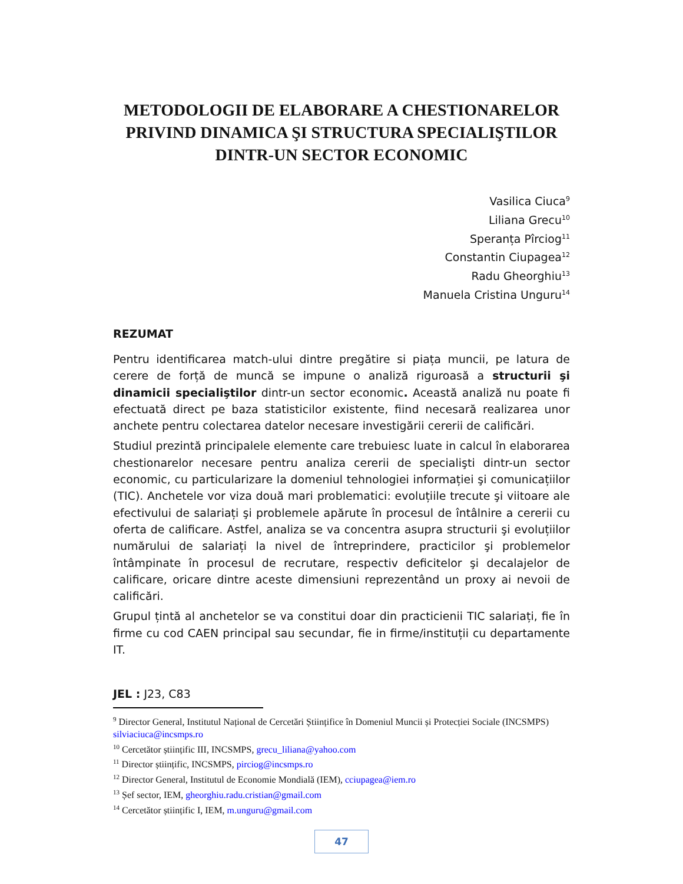METODOLOGII DE ELABORARE A CHESTIONARELOR PRIVIND DINAMICA ŞI STRUCTURA SPECIALIŞTILOR DINTR-UN SECTOR ECONOMIC
Vasilica Ciuca<sup>9</sup>
Liliana Grecu<sup>10</sup>
Speranța Pîrciog<sup>11</sup>
Constantin Ciupagea<sup>12</sup>
Radu Gheorghiu<sup>13</sup>
Manuela Cristina Unguru<sup>14</sup>
REZUMAT
Pentru identificarea match-ului dintre pregătire si piața muncii, pe latura de cerere de forță de muncă se impune o analiză riguroasă a structurii şi dinamicii specialiştilor dintr-un sector economic. Această analiză nu poate fi efectuată direct pe baza statisticilor existente, fiind necesară realizarea unor anchete pentru colectarea datelor necesare investigării cererii de calificări.
Studiul prezintă principalele elemente care trebuiesc luate in calcul în elaborarea chestionarelor necesare pentru analiza cererii de specialişti dintr-un sector economic, cu particularizare la domeniul tehnologiei informației şi comunicațiilor (TIC). Anchetele vor viza două mari problematici: evoluțiile trecute şi viitoare ale efectivului de salariați şi problemele apărute în procesul de întâlnire a cererii cu oferta de calificare. Astfel, analiza se va concentra asupra structurii şi evoluțiilor numărului de salariați la nivel de întreprindere, practicilor şi problemelor întâmpinate în procesul de recrutare, respectiv deficitelor şi decalajelor de calificare, oricare dintre aceste dimensiuni reprezentând un proxy ai nevoii de calificări.
Grupul țintă al anchetelor se va constitui doar din practicienii TIC salariați, fie în firme cu cod CAEN principal sau secundar, fie in firme/instituții cu departamente IT.
JEL : J23, C83
<sup>9</sup> Director General, Institutul Național de Cercetări Științifice în Domeniul Muncii și Protecției Sociale (INCSMPS) silviaciuca@incsmps.ro
<sup>10</sup> Cercetător științific III, INCSMPS, grecu_liliana@yahoo.com
<sup>11</sup> Director științific, INCSMPS, pirciog@incsmps.ro
<sup>12</sup> Director General, Institutul de Economie Mondială (IEM), cciupagea@iem.ro
<sup>13</sup> Șef sector, IEM, gheorghiu.radu.cristian@gmail.com
<sup>14</sup> Cercetător științific I, IEM, m.unguru@gmail.com
47